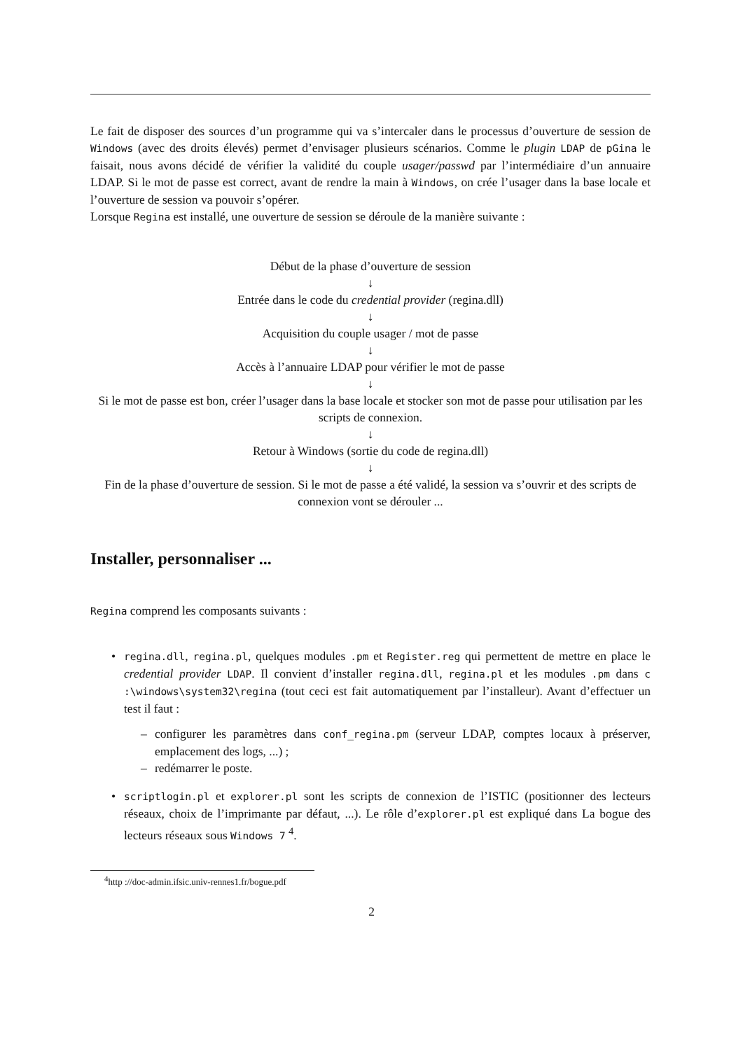Le fait de disposer des sources d’un programme qui va s’intercaler dans le processus d’ouverture de session de Windows (avec des droits élevés) permet d’envisager plusieurs scénarios. Comme le plugin LDAP de pGina le faisait, nous avons décidé de vérifier la validité du couple usager/passwd par l’intermédiaire d’un annuaire LDAP. Si le mot de passe est correct, avant de rendre la main à Windows, on crée l’usager dans la base locale et l’ouverture de session va pouvoir s’opérer.
Lorsque Regina est installé, une ouverture de session se déroule de la manière suivante :
Début de la phase d’ouverture de session
↓
Entrée dans le code du credential provider (regina.dll)
↓
Acquisition du couple usager / mot de passe
↓
Accès à l’annuaire LDAP pour vérifier le mot de passe
↓
Si le mot de passe est bon, créer l’usager dans la base locale et stocker son mot de passe pour utilisation par les scripts de connexion.
↓
Retour à Windows (sortie du code de regina.dll)
↓
Fin de la phase d’ouverture de session. Si le mot de passe a été validé, la session va s’ouvrir et des scripts de connexion vont se dérouler ...
Installer, personnaliser ...
Regina comprend les composants suivants :
• regina.dll, regina.pl, quelques modules .pm et Register.reg qui permettent de mettre en place le credential provider LDAP. Il convient d’installer regina.dll, regina.pl et les modules .pm dans c :\windows\system32\regina (tout ceci est fait automatiquement par l’installeur). Avant d’effectuer un test il faut :
– configurer les paramètres dans conf_regina.pm (serveur LDAP, comptes locaux à préserver, emplacement des logs, ...) ;
– redémarrer le poste.
• scriptlogin.pl et explorer.pl sont les scripts de connexion de l’ISTIC (positionner des lecteurs réseaux, choix de l’imprimante par défaut, ...). Le rôle d’explorer.pl est expliqué dans La bogue des lecteurs réseaux sous Windows 7 <sup>4</sup>.
<sup>4</sup> http ://doc-admin.ifsic.univ-rennes1.fr/bogue.pdf
2